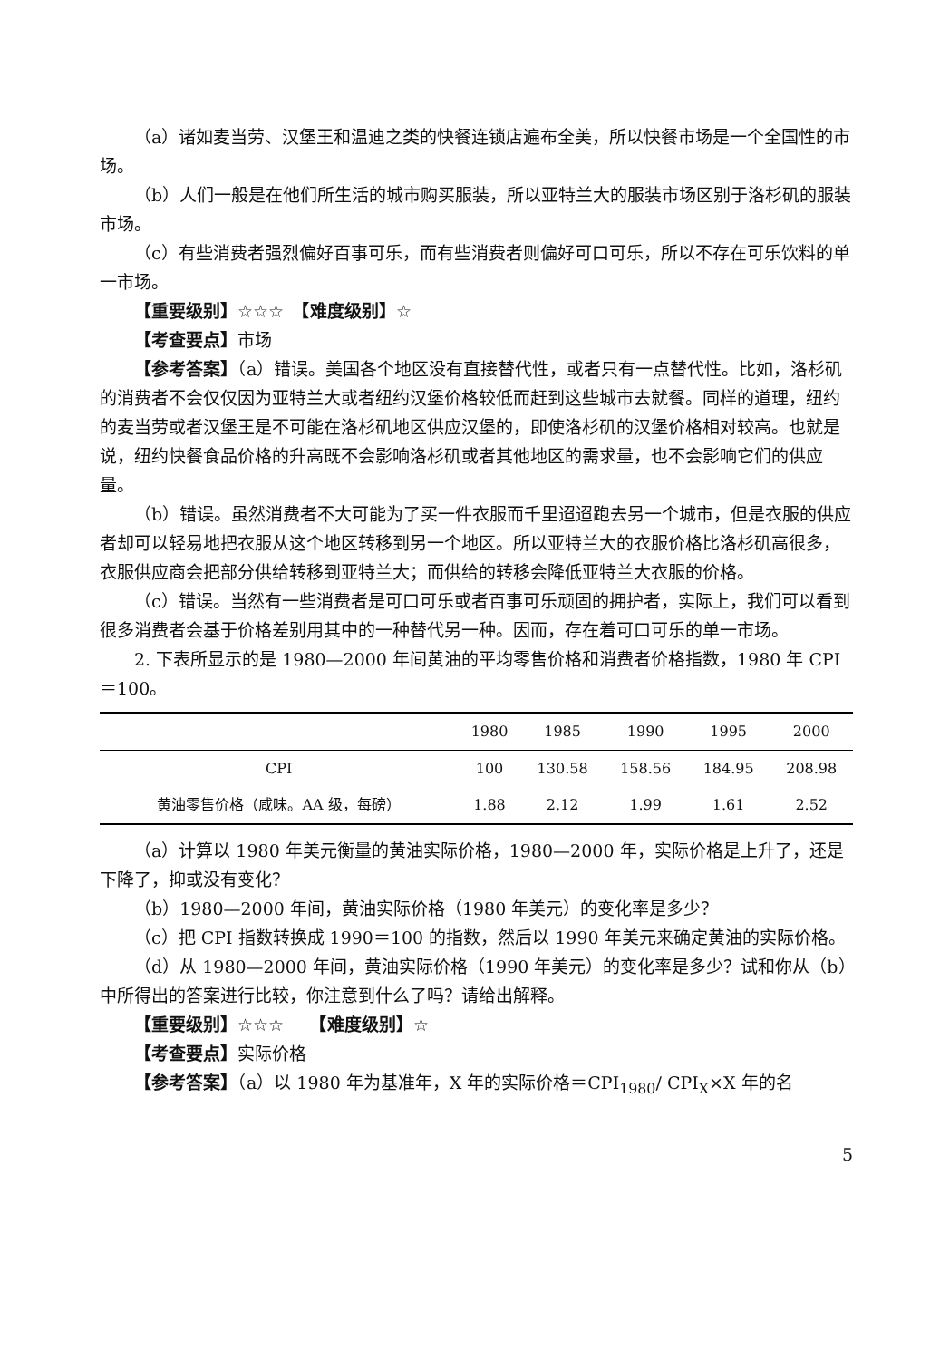（a）诸如麦当劳、汉堡王和温迪之类的快餐连锁店遍布全美，所以快餐市场是一个全国性的市场。
（b）人们一般是在他们所生活的城市购买服装，所以亚特兰大的服装市场区别于洛杉矶的服装市场。
（c）有些消费者强烈偏好百事可乐，而有些消费者则偏好可口可乐，所以不存在可乐饮料的单一市场。
【重要级别】☆☆☆　【难度级别】☆
【考查要点】市场
【参考答案】（a）错误。美国各个地区没有直接替代性，或者只有一点替代性。比如，洛杉矶的消费者不会仅仅因为亚特兰大或者纽约汉堡价格较低而赶到这些城市去就餐。同样的道理，纽约的麦当劳或者汉堡王是不可能在洛杉矶地区供应汉堡的，即使洛杉矶的汉堡价格相对较高。也就是说，纽约快餐食品价格的升高既不会影响洛杉矶或者其他地区的需求量，也不会影响它们的供应量。
（b）错误。虽然消费者不大可能为了买一件衣服而千里迢迢跑去另一个城市，但是衣服的供应者却可以轻易地把衣服从这个地区转移到另一个地区。所以亚特兰大的衣服价格比洛杉矶高很多，衣服供应商会把部分供给转移到亚特兰大；而供给的转移会降低亚特兰大衣服的价格。
（c）错误。当然有一些消费者是可口可乐或者百事可乐顽固的拥护者，实际上，我们可以看到很多消费者会基于价格差别用其中的一种替代另一种。因而，存在着可口可乐的单一市场。
2. 下表所显示的是 1980—2000 年间黄油的平均零售价格和消费者价格指数，1980 年 CPI＝100。
| | 1980 | 1985 | 1990 | 1995 | 2000 |
| --- | --- | --- | --- | --- | --- |
| CPI | 100 | 130.58 | 158.56 | 184.95 | 208.98 |
| 黄油零售价格（咸味。AA 级，每磅） | 1.88 | 2.12 | 1.99 | 1.61 | 2.52 |
（a）计算以 1980 年美元衡量的黄油实际价格，1980—2000 年，实际价格是上升了，还是下降了，抑或没有变化？
（b）1980—2000 年间，黄油实际价格（1980 年美元）的变化率是多少？
（c）把 CPI 指数转换成 1990＝100 的指数，然后以 1990 年美元来确定黄油的实际价格。
（d）从 1980—2000 年间，黄油实际价格（1990 年美元）的变化率是多少？试和你从（b）中所得出的答案进行比较，你注意到什么了吗？请给出解释。
【重要级别】☆☆☆　　【难度级别】☆
【考查要点】实际价格
【参考答案】（a）以 1980 年为基准年，X 年的实际价格＝CPI<sub>1980</sub>/ CPI<sub>X</sub>×X 年的名
5